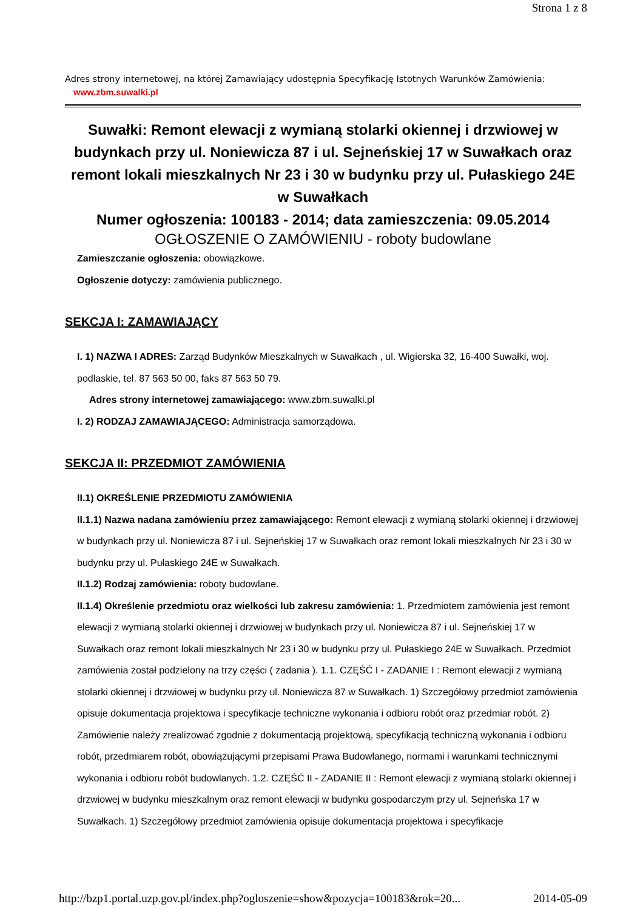Strona 1 z 8
Adres strony internetowej, na której Zamawiający udostępnia Specyfikację Istotnych Warunków Zamówienia:
www.zbm.suwalki.pl
Suwałki: Remont elewacji z wymianą stolarki okiennej i drzwiowej w budynkach przy ul. Noniewicza 87 i ul. Sejneńskiej 17 w Suwałkach oraz remont lokali mieszkalnych Nr 23 i 30 w budynku przy ul. Pułaskiego 24E w Suwałkach
Numer ogłoszenia: 100183 - 2014; data zamieszczenia: 09.05.2014
OGŁOSZENIE O ZAMÓWIENIU - roboty budowlane
Zamieszczanie ogłoszenia: obowiązkowe.
Ogłoszenie dotyczy: zamówienia publicznego.
SEKCJA I: ZAMAWIAJĄCY
I. 1) NAZWA I ADRES: Zarząd Budynków Mieszkalnych w Suwałkach , ul. Wigierska 32, 16-400 Suwałki, woj. podlaskie, tel. 87 563 50 00, faks 87 563 50 79.
Adres strony internetowej zamawiającego: www.zbm.suwalki.pl
I. 2) RODZAJ ZAMAWIAJĄCEGO: Administracja samorządowa.
SEKCJA II: PRZEDMIOT ZAMÓWIENIA
II.1) OKREŚLENIE PRZEDMIOTU ZAMÓWIENIA
II.1.1) Nazwa nadana zamówieniu przez zamawiającego: Remont elewacji z wymianą stolarki okiennej i drzwiowej w budynkach przy ul. Noniewicza 87 i ul. Sejneńskiej 17 w Suwałkach oraz remont lokali mieszkalnych Nr 23 i 30 w budynku przy ul. Pułaskiego 24E w Suwałkach.
II.1.2) Rodzaj zamówienia: roboty budowlane.
II.1.4) Określenie przedmiotu oraz wielkości lub zakresu zamówienia: 1. Przedmiotem zamówienia jest remont elewacji z wymianą stolarki okiennej i drzwiowej w budynkach przy ul. Noniewicza 87 i ul. Sejneńskiej 17 w Suwałkach oraz remont lokali mieszkalnych Nr 23 i 30 w budynku przy ul. Pułaskiego 24E w Suwałkach. Przedmiot zamówienia został podzielony na trzy części ( zadania ). 1.1. CZĘŚĆ I - ZADANIE I : Remont elewacji z wymianą stolarki okiennej i drzwiowej w budynku przy ul. Noniewicza 87 w Suwałkach. 1) Szczegółowy przedmiot zamówienia opisuje dokumentacja projektowa i specyfikacje techniczne wykonania i odbioru robót oraz przedmiar robót. 2) Zamówienie należy zrealizować zgodnie z dokumentacją projektową, specyfikacją techniczną wykonania i odbioru robót, przedmiarem robót, obowiązującymi przepisami Prawa Budowlanego, normami i warunkami technicznymi wykonania i odbioru robót budowlanych. 1.2. CZĘŚĆ II - ZADANIE II : Remont elewacji z wymianą stolarki okiennej i drzwiowej w budynku mieszkalnym oraz remont elewacji w budynku gospodarczym przy ul. Sejneńska 17 w Suwałkach. 1) Szczegółowy przedmiot zamówienia opisuje dokumentacja projektowa i specyfikacje
http://bzp1.portal.uzp.gov.pl/index.php?ogloszenie=show&pozycja=100183&rok=20... 2014-05-09